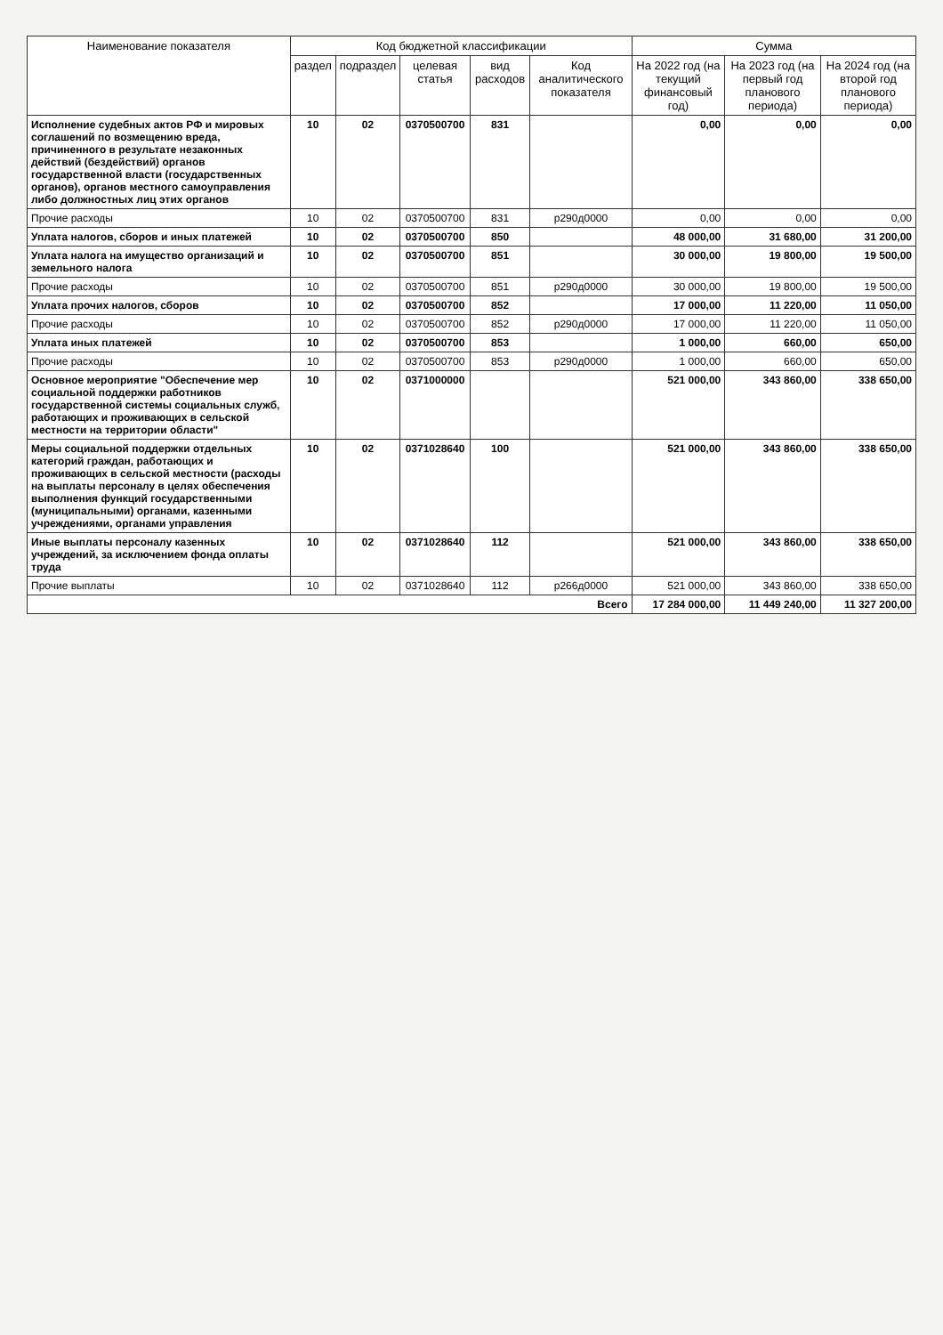| Наименование показателя | Код бюджетной классификации | | | | | Сумма | | |
| --- | --- | --- | --- | --- | --- | --- | --- | --- |
| | раздел | подраздел | целевая статья | вид расходов | Код аналитического показателя | На 2022 год (на текущий финансовый год) | На 2023 год (на первый год планового периода) | На 2024 год (на второй год планового периода) |
| Исполнение судебных актов РФ и мировых соглашений по возмещению вреда, причиненного в результате незаконных действий (бездействий) органов государственной власти (государственных органов), органов местного самоуправления либо должностных лиц этих органов | 10 | 02 | 0370500700 | 831 | | 0,00 | 0,00 | 0,00 |
| Прочие расходы | 10 | 02 | 0370500700 | 831 | р290д0000 | 0,00 | 0,00 | 0,00 |
| Уплата налогов, сборов и иных платежей | 10 | 02 | 0370500700 | 850 | | 48 000,00 | 31 680,00 | 31 200,00 |
| Уплата налога на имущество организаций и земельного налога | 10 | 02 | 0370500700 | 851 | | 30 000,00 | 19 800,00 | 19 500,00 |
| Прочие расходы | 10 | 02 | 0370500700 | 851 | р290д0000 | 30 000,00 | 19 800,00 | 19 500,00 |
| Уплата прочих налогов, сборов | 10 | 02 | 0370500700 | 852 | | 17 000,00 | 11 220,00 | 11 050,00 |
| Прочие расходы | 10 | 02 | 0370500700 | 852 | р290д0000 | 17 000,00 | 11 220,00 | 11 050,00 |
| Уплата иных платежей | 10 | 02 | 0370500700 | 853 | | 1 000,00 | 660,00 | 650,00 |
| Прочие расходы | 10 | 02 | 0370500700 | 853 | р290д0000 | 1 000,00 | 660,00 | 650,00 |
| Основное мероприятие "Обеспечение мер социальной поддержки работников государственной системы социальных служб, работающих и проживающих в сельской местности на территории области" | 10 | 02 | 0371000000 | | | 521 000,00 | 343 860,00 | 338 650,00 |
| Меры социальной поддержки отдельных категорий граждан, работающих и проживающих в сельской местности (расходы на выплаты персоналу в целях обеспечения выполнения функций государственными (муниципальными) органами, казенными учреждениями, органами управления | 10 | 02 | 0371028640 | 100 | | 521 000,00 | 343 860,00 | 338 650,00 |
| Иные выплаты персоналу казенных учреждений, за исключением фонда оплаты труда | 10 | 02 | 0371028640 | 112 | | 521 000,00 | 343 860,00 | 338 650,00 |
| Прочие выплаты | 10 | 02 | 0371028640 | 112 | р266д0000 | 521 000,00 | 343 860,00 | 338 650,00 |
| Всего | | | | | | 17 284 000,00 | 11 449 240,00 | 11 327 200,00 |